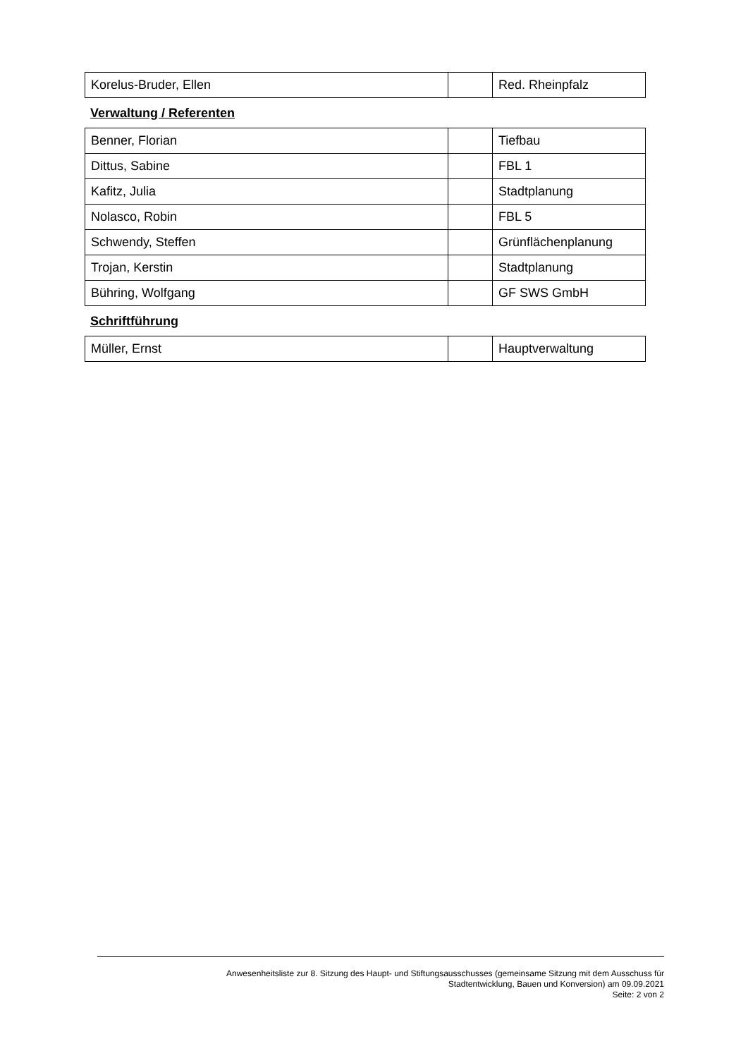| Korelus-Bruder, Ellen | | Red. Rheinpfalz |
Verwaltung / Referenten
| Benner, Florian | | Tiefbau |
| Dittus, Sabine | | FBL 1 |
| Kafitz, Julia | | Stadtplanung |
| Nolasco, Robin | | FBL 5 |
| Schwendy, Steffen | | Grünflächenplanung |
| Trojan, Kerstin | | Stadtplanung |
| Bühring, Wolfgang | | GF SWS GmbH |
Schriftführung
| Müller, Ernst | | Hauptverwaltung |
Anwesenheitsliste zur 8. Sitzung des Haupt- und Stiftungsausschusses (gemeinsame Sitzung mit dem Ausschuss für
Stadtentwicklung, Bauen und Konversion) am 09.09.2021
Seite: 2 von 2